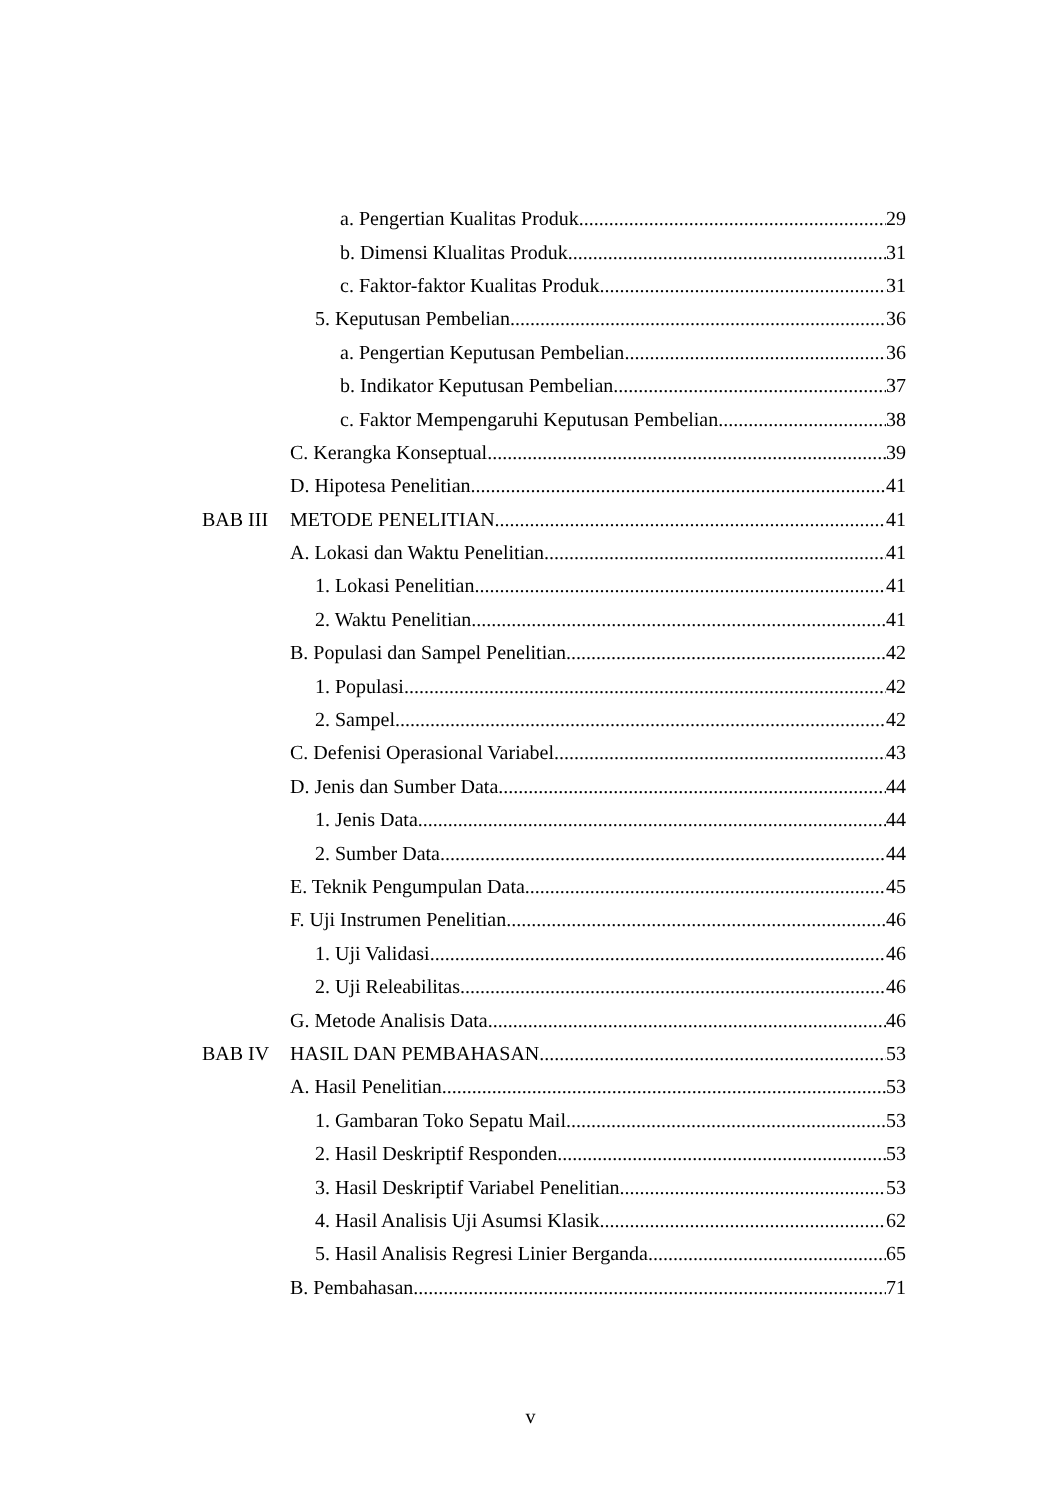a. Pengertian Kualitas Produk 29
b. Dimensi Klualitas Produk 31
c. Faktor-faktor Kualitas Produk 31
5. Keputusan Pembelian 36
a. Pengertian Keputusan Pembelian 36
b. Indikator Keputusan Pembelian 37
c. Faktor Mempengaruhi Keputusan Pembelian 38
C. Kerangka Konseptual 39
D. Hipotesa Penelitian 41
BAB III METODE PENELITIAN 41
A. Lokasi dan Waktu Penelitian 41
1. Lokasi Penelitian 41
2. Waktu Penelitian 41
B. Populasi dan Sampel Penelitian 42
1. Populasi 42
2. Sampel 42
C. Defenisi Operasional Variabel 43
D. Jenis dan Sumber Data 44
1. Jenis Data 44
2. Sumber Data 44
E. Teknik Pengumpulan Data 45
F. Uji Instrumen Penelitian 46
1. Uji Validasi 46
2. Uji Releabilitas 46
G. Metode Analisis Data 46
BAB IV HASIL DAN PEMBAHASAN 53
A. Hasil Penelitian 53
1. Gambaran Toko Sepatu Mail 53
2. Hasil Deskriptif Responden 53
3. Hasil Deskriptif Variabel Penelitian 53
4. Hasil Analisis Uji Asumsi Klasik 62
5. Hasil Analisis Regresi Linier Berganda 65
B. Pembahasan 71
v